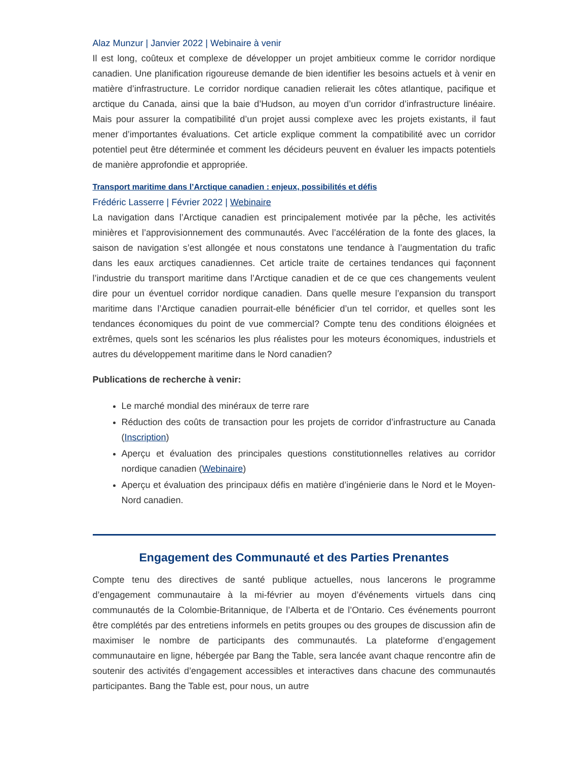Alaz Munzur | Janvier 2022 | Webinaire à venir
Il est long, coûteux et complexe de développer un projet ambitieux comme le corridor nordique canadien. Une planification rigoureuse demande de bien identifier les besoins actuels et à venir en matière d’infrastructure. Le corridor nordique canadien relierait les côtes atlantique, pacifique et arctique du Canada, ainsi que la baie d’Hudson, au moyen d’un corridor d’infrastructure linéaire. Mais pour assurer la compatibilité d’un projet aussi complexe avec les projets existants, il faut mener d’importantes évaluations. Cet article explique comment la compatibilité avec un corridor potentiel peut être déterminée et comment les décideurs peuvent en évaluer les impacts potentiels de manière approfondie et appropriée.
Transport maritime dans l’Arctique canadien : enjeux, possibilités et défis
Frédéric Lasserre | Février 2022 | Webinaire
La navigation dans l’Arctique canadien est principalement motivée par la pêche, les activités minières et l’approvisionnement des communautés. Avec l’accélération de la fonte des glaces, la saison de navigation s’est allongée et nous constatons une tendance à l’augmentation du trafic dans les eaux arctiques canadiennes. Cet article traite de certaines tendances qui façonnent l’industrie du transport maritime dans l’Arctique canadien et de ce que ces changements veulent dire pour un éventuel corridor nordique canadien. Dans quelle mesure l’expansion du transport maritime dans l’Arctique canadien pourrait-elle bénéficier d’un tel corridor, et quelles sont les tendances économiques du point de vue commercial? Compte tenu des conditions éloignées et extrêmes, quels sont les scénarios les plus réalistes pour les moteurs économiques, industriels et autres du développement maritime dans le Nord canadien?
Publications de recherche à venir:
Le marché mondial des minéraux de terre rare
Réduction des coûts de transaction pour les projets de corridor d’infrastructure au Canada (Inscription)
Aperçu et évaluation des principales questions constitutionnelles relatives au corridor nordique canadien (Webinaire)
Aperçu et évaluation des principaux défis en matière d’ingénierie dans le Nord et le Moyen-Nord canadien.
Engagement des Communauté et des Parties Prenantes
Compte tenu des directives de santé publique actuelles, nous lancerons le programme d’engagement communautaire à la mi-février au moyen d’événements virtuels dans cinq communautés de la Colombie-Britannique, de l’Alberta et de l’Ontario. Ces événements pourront être complétés par des entretiens informels en petits groupes ou des groupes de discussion afin de maximiser le nombre de participants des communautés. La plateforme d’engagement communautaire en ligne, hébergée par Bang the Table, sera lancée avant chaque rencontre afin de soutenir des activités d’engagement accessibles et interactives dans chacune des communautés participantes. Bang the Table est, pour nous, un autre